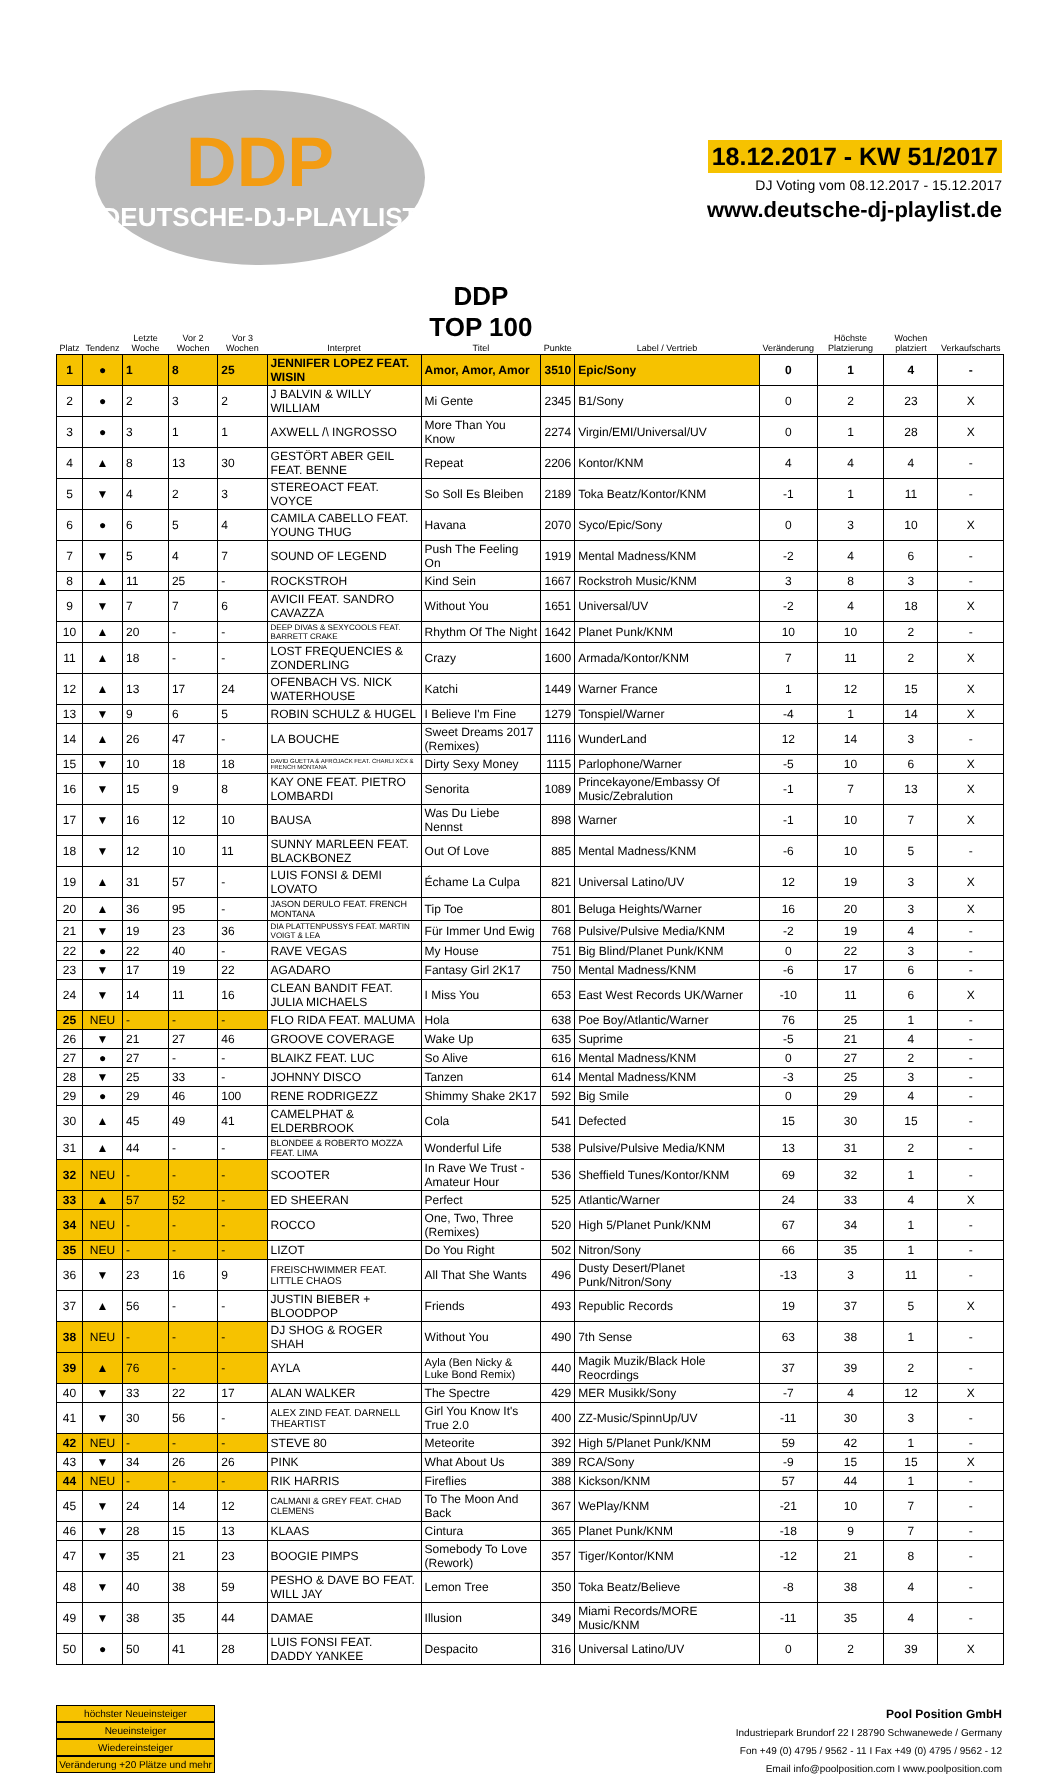DDP
DEUTSCHE-DJ-PLAYLIST
18.12.2017 - KW 51/2017
DJ Voting vom 08.12.2017 - 15.12.2017
www.deutsche-dj-playlist.de
| Platz | Tendenz | Letzte Woche | Vor 2 Wochen | Vor 3 Wochen | Interpret | DDP TOP 100 Titel | Punkte | Label / Vertrieb | Veränderung | Höchste Platzierung | Wochen platziert | Verkaufscharts |
| --- | --- | --- | --- | --- | --- | --- | --- | --- | --- | --- | --- | --- |
| 1 | ● | 1 | 8 | 25 | JENNIFER LOPEZ FEAT. WISIN | Amor, Amor, Amor | 3510 | Epic/Sony | 0 | 1 | 4 | - |
| 2 | ● | 2 | 3 | 2 | J BALVIN & WILLY WILLIAM | Mi Gente | 2345 | B1/Sony | 0 | 2 | 23 | X |
| 3 | ● | 3 | 1 | 1 | AXWELL /\ INGROSSO | More Than You Know | 2274 | Virgin/EMI/Universal/UV | 0 | 1 | 28 | X |
| 4 | ▲ | 8 | 13 | 30 | GESTÖRT ABER GEIL FEAT. BENNE | Repeat | 2206 | Kontor/KNM | 4 | 4 | 4 | - |
| 5 | ▼ | 4 | 2 | 3 | STEREOACT FEAT. VOYCE | So Soll Es Bleiben | 2189 | Toka Beatz/Kontor/KNM | -1 | 1 | 11 | - |
| 6 | ● | 6 | 5 | 4 | CAMILA CABELLO FEAT. YOUNG THUG | Havana | 2070 | Syco/Epic/Sony | 0 | 3 | 10 | X |
| 7 | ▼ | 5 | 4 | 7 | SOUND OF LEGEND | Push The Feeling On | 1919 | Mental Madness/KNM | -2 | 4 | 6 | - |
| 8 | ▲ | 11 | 25 | - | ROCKSTROH | Kind Sein | 1667 | Rockstroh Music/KNM | 3 | 8 | 3 | - |
| 9 | ▼ | 7 | 7 | 6 | AVICII FEAT. SANDRO CAVAZZA | Without You | 1651 | Universal/UV | -2 | 4 | 18 | X |
| 10 | ▲ | 20 | - | - | DEEP DIVAS & SEXYCOOLS FEAT. BARRETT CRAKE | Rhythm Of The Night | 1642 | Planet Punk/KNM | 10 | 10 | 2 | - |
| 11 | ▲ | 18 | - | - | LOST FREQUENCIES & ZONDERLING | Crazy | 1600 | Armada/Kontor/KNM | 7 | 11 | 2 | X |
| 12 | ▲ | 13 | 17 | 24 | OFENBACH VS. NICK WATERHOUSE | Katchi | 1449 | Warner France | 1 | 12 | 15 | X |
| 13 | ▼ | 9 | 6 | 5 | ROBIN SCHULZ & HUGEL | I Believe I'm Fine | 1279 | Tonspiel/Warner | -4 | 1 | 14 | X |
| 14 | ▲ | 26 | 47 | - | LA BOUCHE | Sweet Dreams 2017 (Remixes) | 1116 | WunderLand | 12 | 14 | 3 | - |
| 15 | ▼ | 10 | 18 | 18 | DAVID GUETTA & AFROJACK FEAT. CHARLI XCX & FRENCH MONTANA | Dirty Sexy Money | 1115 | Parlophone/Warner | -5 | 10 | 6 | X |
| 16 | ▼ | 15 | 9 | 8 | KAY ONE FEAT. PIETRO LOMBARDI | Senorita | 1089 | Princekayone/Embassy Of Music/Zebralution | -1 | 7 | 13 | X |
| 17 | ▼ | 16 | 12 | 10 | BAUSA | Was Du Liebe Nennst | 898 | Warner | -1 | 10 | 7 | X |
| 18 | ▼ | 12 | 10 | 11 | SUNNY MARLEEN FEAT. BLACKBONEZ | Out Of Love | 885 | Mental Madness/KNM | -6 | 10 | 5 | - |
| 19 | ▲ | 31 | 57 | - | LUIS FONSI & DEMI LOVATO | Échame La Culpa | 821 | Universal Latino/UV | 12 | 19 | 3 | X |
| 20 | ▲ | 36 | 95 | - | JASON DERULO FEAT. FRENCH MONTANA | Tip Toe | 801 | Beluga Heights/Warner | 16 | 20 | 3 | X |
| 21 | ▼ | 19 | 23 | 36 | DIA PLATTENPUSSYS FEAT. MARTIN VOIGT & LEA | Für Immer Und Ewig | 768 | Pulsive/Pulsive Media/KNM | -2 | 19 | 4 | - |
| 22 | ● | 22 | 40 | - | RAVE VEGAS | My House | 751 | Big Blind/Planet Punk/KNM | 0 | 22 | 3 | - |
| 23 | ▼ | 17 | 19 | 22 | AGADARO | Fantasy Girl 2K17 | 750 | Mental Madness/KNM | -6 | 17 | 6 | - |
| 24 | ▼ | 14 | 11 | 16 | CLEAN BANDIT FEAT. JULIA MICHAELS | I Miss You | 653 | East West Records UK/Warner | -10 | 11 | 6 | X |
| 25 | NEU | - | - | - | FLO RIDA FEAT. MALUMA | Hola | 638 | Poe Boy/Atlantic/Warner | 76 | 25 | 1 | - |
| 26 | ▼ | 21 | 27 | 46 | GROOVE COVERAGE | Wake Up | 635 | Suprime | -5 | 21 | 4 | - |
| 27 | ● | 27 | - | - | BLAIKZ FEAT. LUC | So Alive | 616 | Mental Madness/KNM | 0 | 27 | 2 | - |
| 28 | ▼ | 25 | 33 | - | JOHNNY DISCO | Tanzen | 614 | Mental Madness/KNM | -3 | 25 | 3 | - |
| 29 | ● | 29 | 46 | 100 | RENE RODRIGEZZ | Shimmy Shake 2K17 | 592 | Big Smile | 0 | 29 | 4 | - |
| 30 | ▲ | 45 | 49 | 41 | CAMELPHAT & ELDERBROOK | Cola | 541 | Defected | 15 | 30 | 15 | - |
| 31 | ▲ | 44 | - | - | BLONDEE & ROBERTO MOZZA FEAT. LIMA | Wonderful Life | 538 | Pulsive/Pulsive Media/KNM | 13 | 31 | 2 | - |
| 32 | NEU | - | - | - | SCOOTER | In Rave We Trust - Amateur Hour | 536 | Sheffield Tunes/Kontor/KNM | 69 | 32 | 1 | - |
| 33 | ▲ | 57 | 52 | - | ED SHEERAN | Perfect | 525 | Atlantic/Warner | 24 | 33 | 4 | X |
| 34 | NEU | - | - | - | ROCCO | One, Two, Three (Remixes) | 520 | High 5/Planet Punk/KNM | 67 | 34 | 1 | - |
| 35 | NEU | - | - | - | LIZOT | Do You Right | 502 | Nitron/Sony | 66 | 35 | 1 | - |
| 36 | ▼ | 23 | 16 | 9 | FREISCHWIMMER FEAT. LITTLE CHAOS | All That She Wants | 496 | Dusty Desert/Planet Punk/Nitron/Sony | -13 | 3 | 11 | - |
| 37 | ▲ | 56 | - | - | JUSTIN BIEBER + BLOODPOP | Friends | 493 | Republic Records | 19 | 37 | 5 | X |
| 38 | NEU | - | - | - | DJ SHOG & ROGER SHAH | Without You | 490 | 7th Sense | 63 | 38 | 1 | - |
| 39 | ▲ | 76 | - | - | AYLA | Ayla (Ben Nicky & Luke Bond Remix) | 440 | Magik Muzik/Black Hole Reocrdings | 37 | 39 | 2 | - |
| 40 | ▼ | 33 | 22 | 17 | ALAN WALKER | The Spectre | 429 | MER Musikk/Sony | -7 | 4 | 12 | X |
| 41 | ▼ | 30 | 56 | - | ALEX ZIND FEAT. DARNELL THEARTIST | Girl You Know It's True 2.0 | 400 | ZZ-Music/SpinnUp/UV | -11 | 30 | 3 | - |
| 42 | NEU | - | - | - | STEVE 80 | Meteorite | 392 | High 5/Planet Punk/KNM | 59 | 42 | 1 | - |
| 43 | ▼ | 34 | 26 | 26 | PINK | What About Us | 389 | RCA/Sony | -9 | 15 | 15 | X |
| 44 | NEU | - | - | - | RIK HARRIS | Fireflies | 388 | Kickson/KNM | 57 | 44 | 1 | - |
| 45 | ▼ | 24 | 14 | 12 | CALMANI & GREY FEAT. CHAD CLEMENS | To The Moon And Back | 367 | WePlay/KNM | -21 | 10 | 7 | - |
| 46 | ▼ | 28 | 15 | 13 | KLAAS | Cintura | 365 | Planet Punk/KNM | -18 | 9 | 7 | - |
| 47 | ▼ | 35 | 21 | 23 | BOOGIE PIMPS | Somebody To Love (Rework) | 357 | Tiger/Kontor/KNM | -12 | 21 | 8 | - |
| 48 | ▼ | 40 | 38 | 59 | PESHO & DAVE BO FEAT. WILL JAY | Lemon Tree | 350 | Toka Beatz/Believe | -8 | 38 | 4 | - |
| 49 | ▼ | 38 | 35 | 44 | DAMAE | Illusion | 349 | Miami Records/MORE Music/KNM | -11 | 35 | 4 | - |
| 50 | ● | 50 | 41 | 28 | LUIS FONSI FEAT. DADDY YANKEE | Despacito | 316 | Universal Latino/UV | 0 | 2 | 39 | X |
höchster Neueinsteiger
Neueinsteiger
Wiedereinsteiger
Veränderung +20 Plätze und mehr
Pool Position GmbH
Industriepark Brundorf 22 I 28790 Schwanewede / Germany
Fon +49 (0) 4795 / 9562 - 11 I Fax +49 (0) 4795 / 9562 - 12
Email info@poolposition.com I www.poolposition.com